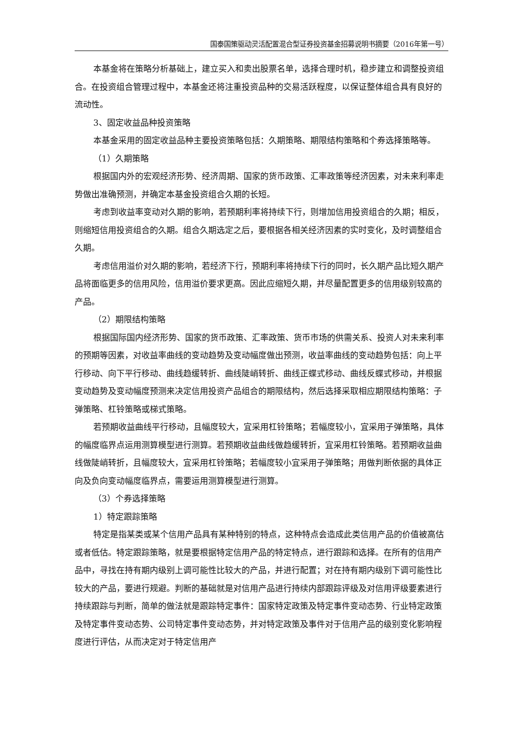国泰国策驱动灵活配置混合型证券投资基金招募说明书摘要（2016年第一号）
本基金将在策略分析基础上，建立买入和卖出股票名单，选择合理时机，稳步建立和调整投资组合。在投资组合管理过程中，本基金还将注重投资品种的交易活跃程度，以保证整体组合具有良好的流动性。
3、固定收益品种投资策略
本基金采用的固定收益品种主要投资策略包括：久期策略、期限结构策略和个券选择策略等。
（1）久期策略
根据国内外的宏观经济形势、经济周期、国家的货币政策、汇率政策等经济因素，对未来利率走势做出准确预测，并确定本基金投资组合久期的长短。
考虑到收益率变动对久期的影响，若预期利率将持续下行，则增加信用投资组合的久期；相反，则缩短信用投资组合的久期。组合久期选定之后，要根据各相关经济因素的实时变化，及时调整组合久期。
考虑信用溢价对久期的影响，若经济下行，预期利率将持续下行的同时，长久期产品比短久期产品将面临更多的信用风险，信用溢价要求更高。因此应缩短久期，并尽量配置更多的信用级别较高的产品。
（2）期限结构策略
根据国际国内经济形势、国家的货币政策、汇率政策、货币市场的供需关系、投资人对未来利率的预期等因素，对收益率曲线的变动趋势及变动幅度做出预测，收益率曲线的变动趋势包括：向上平行移动、向下平行移动、曲线趋缓转折、曲线陡峭转折、曲线正蝶式移动、曲线反蝶式移动，并根据变动趋势及变动幅度预测来决定信用投资产品组合的期限结构，然后选择采取相应期限结构策略：子弹策略、杠铃策略或梯式策略。
若预期收益曲线平行移动，且幅度较大，宜采用杠铃策略；若幅度较小，宜采用子弹策略，具体的幅度临界点运用测算模型进行测算。若预期收益曲线做趋缓转折，宜采用杠铃策略。若预期收益曲线做陡峭转折，且幅度较大，宜采用杠铃策略；若幅度较小宜采用子弹策略；用做判断依据的具体正向及负向变动幅度临界点，需要运用测算模型进行测算。
（3）个券选择策略
1）特定跟踪策略
特定是指某类或某个信用产品具有某种特别的特点，这种特点会造成此类信用产品的价值被高估或者低估。特定跟踪策略，就是要根据特定信用产品的特定特点，进行跟踪和选择。在所有的信用产品中，寻找在持有期内级别上调可能性比较大的产品，并进行配置；对在持有期内级别下调可能性比较大的产品，要进行规避。判断的基础就是对信用产品进行持续内部跟踪评级及对信用评级要素进行持续跟踪与判断，简单的做法就是跟踪特定事件：国家特定政策及特定事件变动态势、行业特定政策及特定事件变动态势、公司特定事件变动态势，并对特定政策及事件对于信用产品的级别变化影响程度进行评估，从而决定对于特定信用产